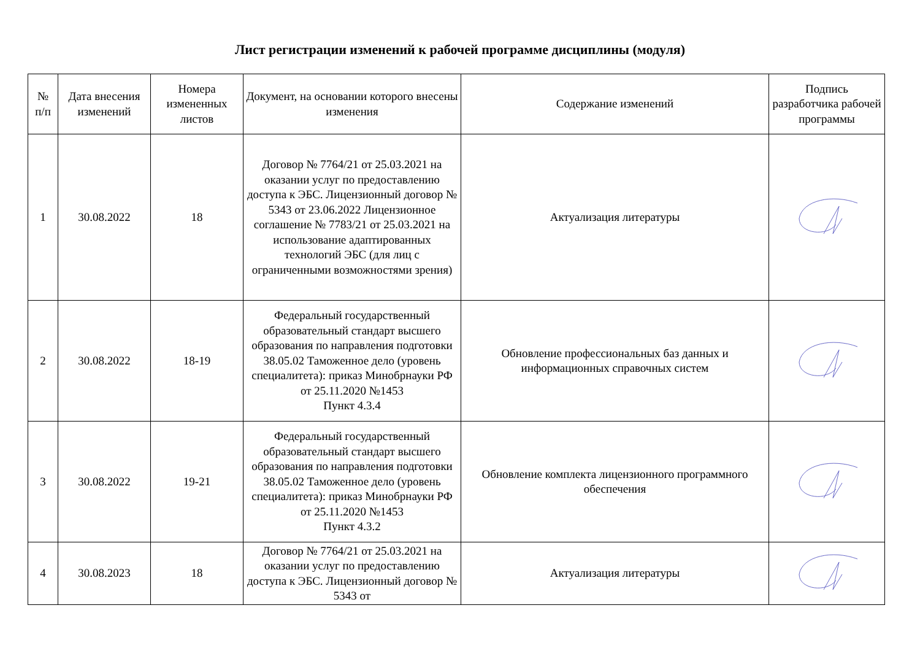Лист регистрации изменений к рабочей программе дисциплины (модуля)
| № п/п | Дата внесения изменений | Номера измененных листов | Документ, на основании которого внесены изменения | Содержание изменений | Подпись разработчика рабочей программы |
| --- | --- | --- | --- | --- | --- |
| 1 | 30.08.2022 | 18 | Договор № 7764/21 от 25.03.2021 на оказании услуг по предоставлению доступа к ЭБС. Лицензионный договор № 5343 от 23.06.2022 Лицензионное соглашение № 7783/21 от 25.03.2021 на использование адаптированных технологий ЭБС (для лиц с ограниченными возможностями зрения) | Актуализация литературы | |
| 2 | 30.08.2022 | 18-19 | Федеральный государственный образовательный стандарт высшего образования по направления подготовки 38.05.02 Таможенное дело (уровень специалитета): приказ Минобрнауки РФ от 25.11.2020 №1453 Пункт 4.3.4 | Обновление профессиональных баз данных и информационных справочных систем | |
| 3 | 30.08.2022 | 19-21 | Федеральный государственный образовательный стандарт высшего образования по направления подготовки 38.05.02 Таможенное дело (уровень специалитета): приказ Минобрнауки РФ от 25.11.2020 №1453 Пункт 4.3.2 | Обновление комплекта лицензионного программного обеспечения | |
| 4 | 30.08.2023 | 18 | Договор № 7764/21 от 25.03.2021 на оказании услуг по предоставлению доступа к ЭБС. Лицензионный договор № 5343 от | Актуализация литературы | |